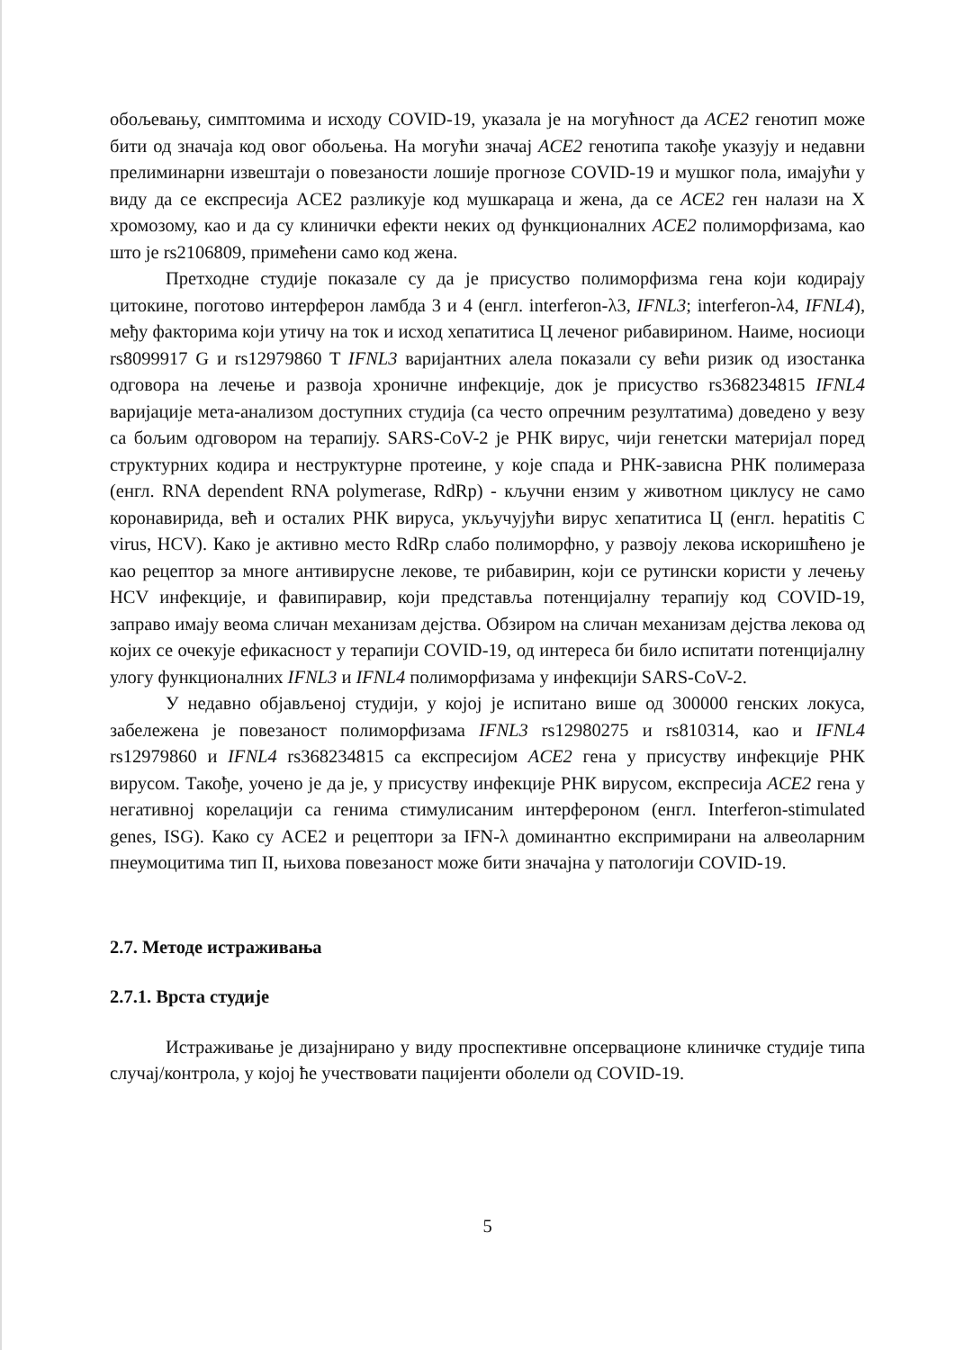обољевању, симптомима и исходу COVID-19, указала је на могућност да ACE2 генотип може бити од значаја код овог обољења. На могући значај ACE2 генотипа такође указују и недавни прелиминарни извештаји о повезаности лошије прогнозе COVID-19 и мушког пола, имајући у виду да се експресија ACE2 разликује код мушкараца и жена, да се ACE2 ген налази на X хромозому, као и да су клинички ефекти неких од функционалних ACE2 полиморфизама, као што је rs2106809, примећени само код жена.
Претходне студије показале су да је присуство полиморфизма гена који кодирају цитокине, поготово интерферон ламбда 3 и 4 (енгл. interferon-λ3, IFNL3; interferon-λ4, IFNL4), међу факторима који утичу на ток и исход хепатитиса Ц леченог рибавирином. Наиме, носиоци rs8099917 G и rs12979860 T IFNL3 варијантних алела показали су већи ризик од изостанка одговора на лечење и развоја хроничне инфекције, док је присуство rs368234815 IFNL4 варијације мета-анализом доступних студија (са често опречним резултатима) доведено у везу са бољим одговором на терапију. SARS-CoV-2 је РНК вирус, чији генетски материјал поред структурних кодира и неструктурне протеине, у које спада и РНК-зависна РНК полимераза (енгл. RNA dependent RNA polymerase, RdRp) - кључни ензим у животном циклусу не само коронавирида, већ и осталих РНК вируса, укључујући вирус хепатитиса Ц (енгл. hepatitis C virus, HCV). Како је активно место RdRp слабо полиморфно, у развоју лекова искоришћено је као рецептор за многе антивирусне лекове, те рибавирин, који се рутински користи у лечењу HCV инфекције, и фавипиравир, који представља потенцијалну терапију код COVID-19, заправо имају веома сличан механизам дејства. Обзиром на сличан механизам дејства лекова од којих се очекује ефикасност у терапији COVID-19, од интереса би било испитати потенцијалну улогу функционалних IFNL3 и IFNL4 полиморфизама у инфекцији SARS-CoV-2.
У недавно објављеној студији, у којој је испитано више од 300000 генских локуса, забележена је повезаност полиморфизама IFNL3 rs12980275 и rs810314, као и IFNL4 rs12979860 и IFNL4 rs368234815 са експресијом ACE2 гена у присуству инфекције РНК вирусом. Такође, уочено је да је, у присуству инфекције РНК вирусом, експресија ACE2 гена у негативној корелацији са генима стимулисаним интерфероном (енгл. Interferon-stimulated genes, ISG). Како су ACE2 и рецептори за IFN-λ доминантно експримирани на алвеоларним пнеумоцитима тип II, њихова повезаност може бити значајна у патологији COVID-19.
2.7. Методе истраживања
2.7.1. Врста студије
Истраживање је дизајнирано у виду проспективне опсервационе клиничке студије типа случај/контрола, у којој ће учествовати пацијенти оболели од COVID-19.
5